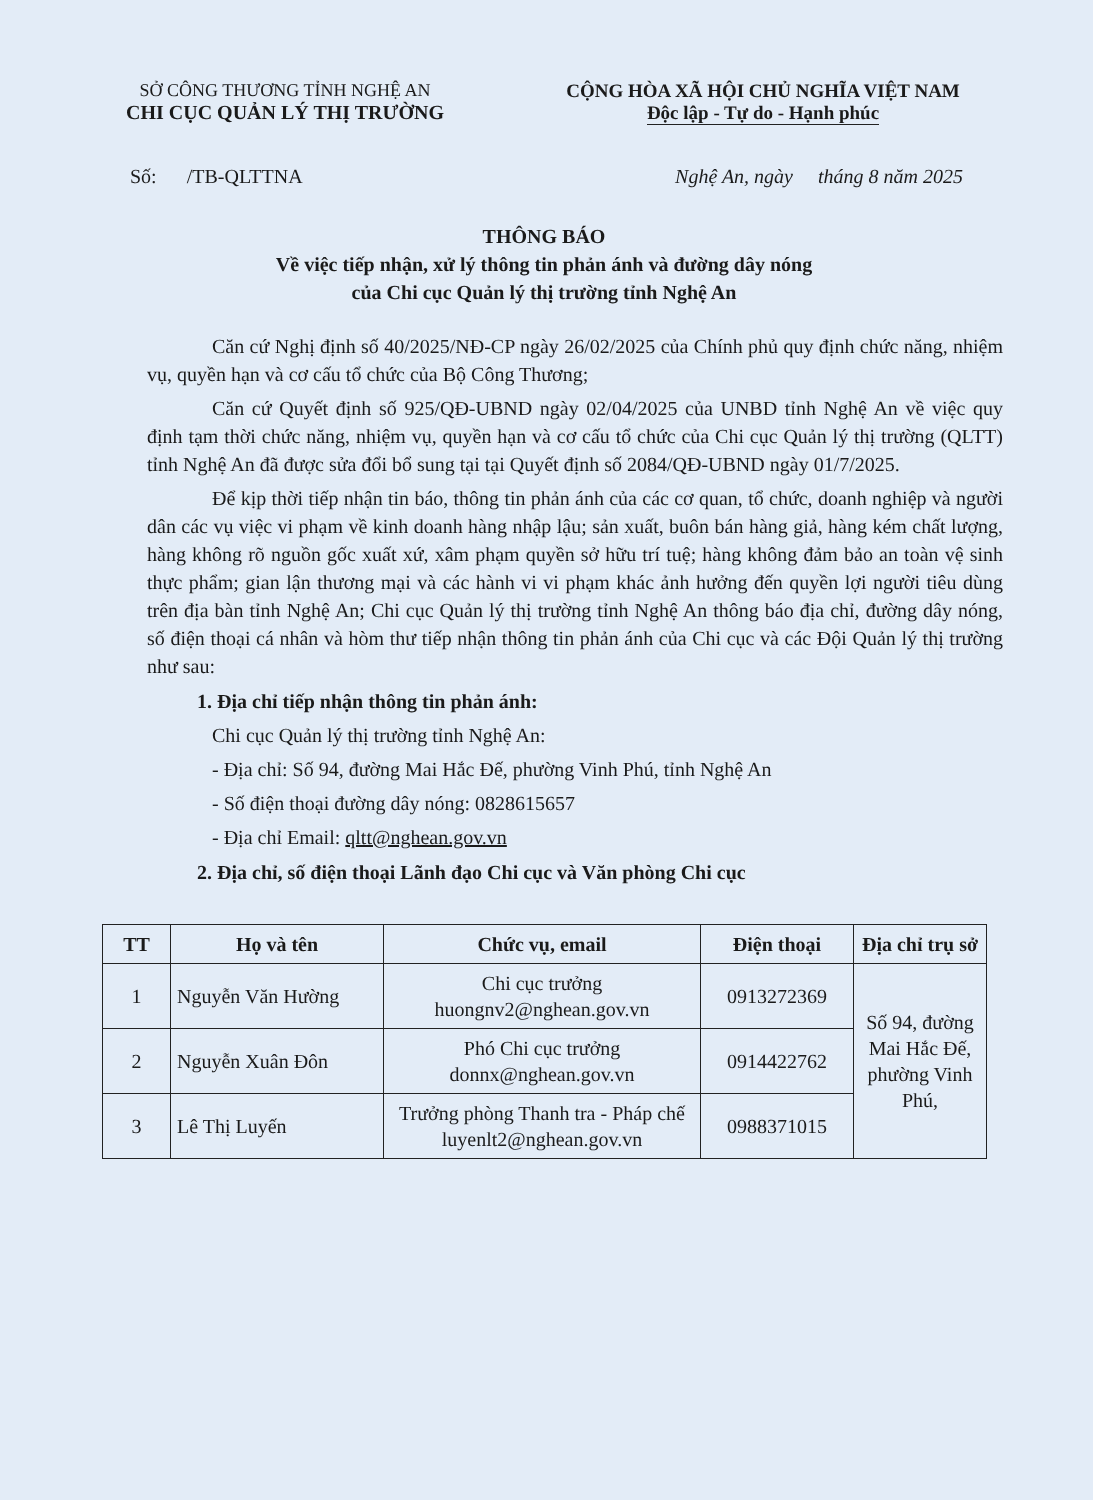SỞ CÔNG THƯƠNG TỈNH NGHỆ AN
CHI CỤC QUẢN LÝ THỊ TRƯỜNG
CỘNG HÒA XÃ HỘI CHỦ NGHĨA VIỆT NAM
Độc lập - Tự do - Hạnh phúc
Số: /TB-QLTTNA Nghệ An, ngày tháng 8 năm 2025
THÔNG BÁO
Về việc tiếp nhận, xử lý thông tin phản ánh và đường dây nóng
của Chi cục Quản lý thị trường tỉnh Nghệ An
Căn cứ Nghị định số 40/2025/NĐ-CP ngày 26/02/2025 của Chính phủ quy định chức năng, nhiệm vụ, quyền hạn và cơ cấu tổ chức của Bộ Công Thương;
Căn cứ Quyết định số 925/QĐ-UBND ngày 02/04/2025 của UNBD tỉnh Nghệ An về việc quy định tạm thời chức năng, nhiệm vụ, quyền hạn và cơ cấu tổ chức của Chi cục Quản lý thị trường (QLTT) tỉnh Nghệ An đã được sửa đổi bổ sung tại tại Quyết định số 2084/QĐ-UBND ngày 01/7/2025.
Để kịp thời tiếp nhận tin báo, thông tin phản ánh của các cơ quan, tổ chức, doanh nghiệp và người dân các vụ việc vi phạm về kinh doanh hàng nhập lậu; sản xuất, buôn bán hàng giả, hàng kém chất lượng, hàng không rõ nguồn gốc xuất xứ, xâm phạm quyền sở hữu trí tuệ; hàng không đảm bảo an toàn vệ sinh thực phẩm; gian lận thương mại và các hành vi vi phạm khác ảnh hưởng đến quyền lợi người tiêu dùng trên địa bàn tỉnh Nghệ An; Chi cục Quản lý thị trường tỉnh Nghệ An thông báo địa chỉ, đường dây nóng, số điện thoại cá nhân và hòm thư tiếp nhận thông tin phản ánh của Chi cục và các Đội Quản lý thị trường như sau:
1. Địa chỉ tiếp nhận thông tin phản ánh:
Chi cục Quản lý thị trường tỉnh Nghệ An:
- Địa chỉ: Số 94, đường Mai Hắc Đế, phường Vinh Phú, tỉnh Nghệ An
- Số điện thoại đường dây nóng: 0828615657
- Địa chỉ Email: qltt@nghean.gov.vn
2. Địa chỉ, số điện thoại Lãnh đạo Chi cục và Văn phòng Chi cục
| TT | Họ và tên | Chức vụ, email | Điện thoại | Địa chỉ trụ sở |
| --- | --- | --- | --- | --- |
| 1 | Nguyễn Văn Hường | Chi cục trưởng huongnv2@nghean.gov.vn | 0913272369 | Số 94, đường Mai Hắc Đế, phường Vinh Phú, |
| 2 | Nguyễn Xuân Đôn | Phó Chi cục trưởng donnx@nghean.gov.vn | 0914422762 | |
| 3 | Lê Thị Luyến | Trưởng phòng Thanh tra - Pháp chế luyenlt2@nghean.gov.vn | 0988371015 | |